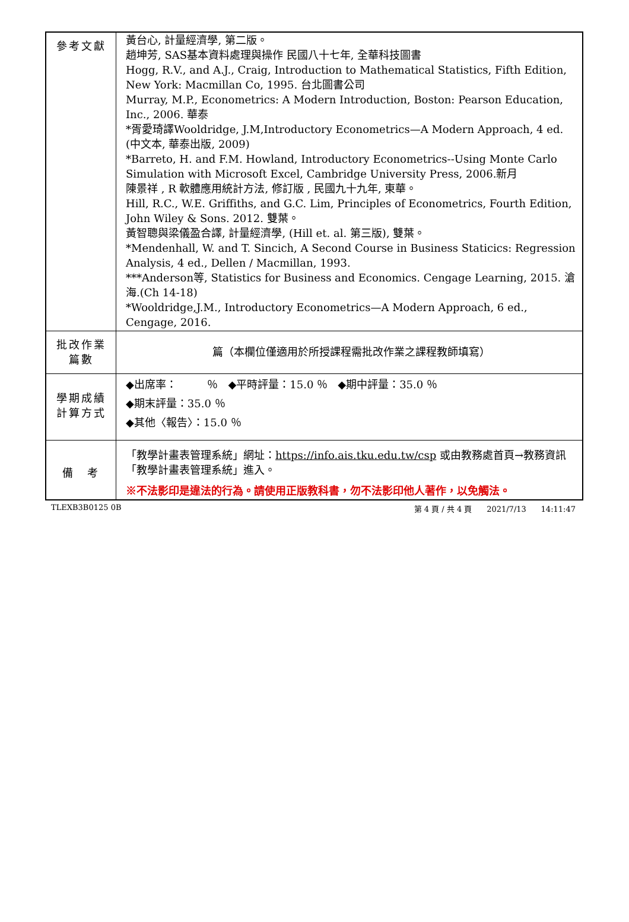| 參考文獻 | 黃台心, 計量經濟學, 第二版。 趙坤芳, SAS基本資料處理與操作 民國八十七年, 全華科技圖書 Hogg, R.V., and A.J., Craig, Introduction to Mathematical Statistics, Fifth Edition, New York: Macmillan Co, 1995. 台北圖書公司 Murray, M.P., Econometrics: A Modern Introduction, Boston: Pearson Education, Inc., 2006. 華泰 *胥愛琦譯Wooldridge, J.M,Introductory Econometrics—A Modern Approach, 4 ed.(中文本, 華泰出版, 2009) *Barreto, H. and F.M. Howland, Introductory Econometrics--Using Monte Carlo Simulation with Microsoft Excel, Cambridge University Press, 2006.新月 陳景祥 , R 軟體應用統計方法, 修訂版 , 民國九十九年, 東華。 Hill, R.C., W.E. Griffiths, and G.C. Lim, Principles of Econometrics, Fourth Edition, John Wiley & Sons. 2012. 雙葉。 黃智聰與梁儀盈合譯, 計量經濟學, (Hill et. al. 第三版), 雙葉。 *Mendenhall, W. and T. Sincich, A Second Course in Business Staticics: Regression Analysis, 4 ed., Dellen / Macmillan, 1993. ***Anderson等, Statistics for Business and Economics. Cengage Learning, 2015. 滄海.(Ch 14-18) *Wooldridge,J.M., Introductory Econometrics—A Modern Approach, 6 ed., Cengage, 2016. |
| 批改作業 篇數 | 篇（本欄位僅適用於所授課程需批改作業之課程教師填寫） |
| 學期成績 計算方式 | ◆出席率： ％ ◆平時評量：15.0 ％ ◆期中評量：35.0 ％ ◆期末評量：35.0 ％ ◆其他〈報告〉：15.0 ％ |
| 備 考 | 「教學計畫表管理系統」網址： https://info.ais.tku.edu.tw/csp 或由教務處首頁→教務資訊「教學計畫表管理系統」進入。 ※不法影印是違法的行為。請使用正版教科書，勿不法影印他人著作，以免觸法。 |
TLEXB3B0125 0B 第 4 頁 / 共 4 頁 2021/7/13 14:11:47